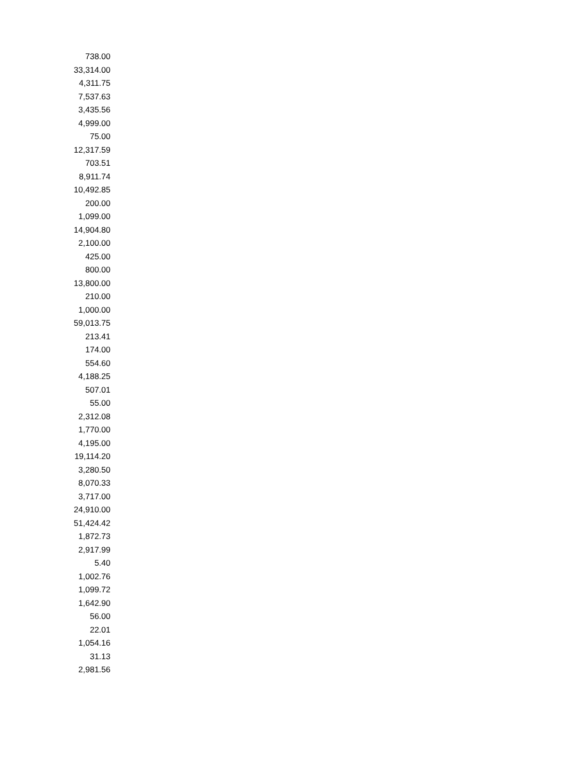| 738.00 |
| 33,314.00 |
| 4,311.75 |
| 7,537.63 |
| 3,435.56 |
| 4,999.00 |
| 75.00 |
| 12,317.59 |
| 703.51 |
| 8,911.74 |
| 10,492.85 |
| 200.00 |
| 1,099.00 |
| 14,904.80 |
| 2,100.00 |
| 425.00 |
| 800.00 |
| 13,800.00 |
| 210.00 |
| 1,000.00 |
| 59,013.75 |
| 213.41 |
| 174.00 |
| 554.60 |
| 4,188.25 |
| 507.01 |
| 55.00 |
| 2,312.08 |
| 1,770.00 |
| 4,195.00 |
| 19,114.20 |
| 3,280.50 |
| 8,070.33 |
| 3,717.00 |
| 24,910.00 |
| 51,424.42 |
| 1,872.73 |
| 2,917.99 |
| 5.40 |
| 1,002.76 |
| 1,099.72 |
| 1,642.90 |
| 56.00 |
| 22.01 |
| 1,054.16 |
| 31.13 |
| 2,981.56 |